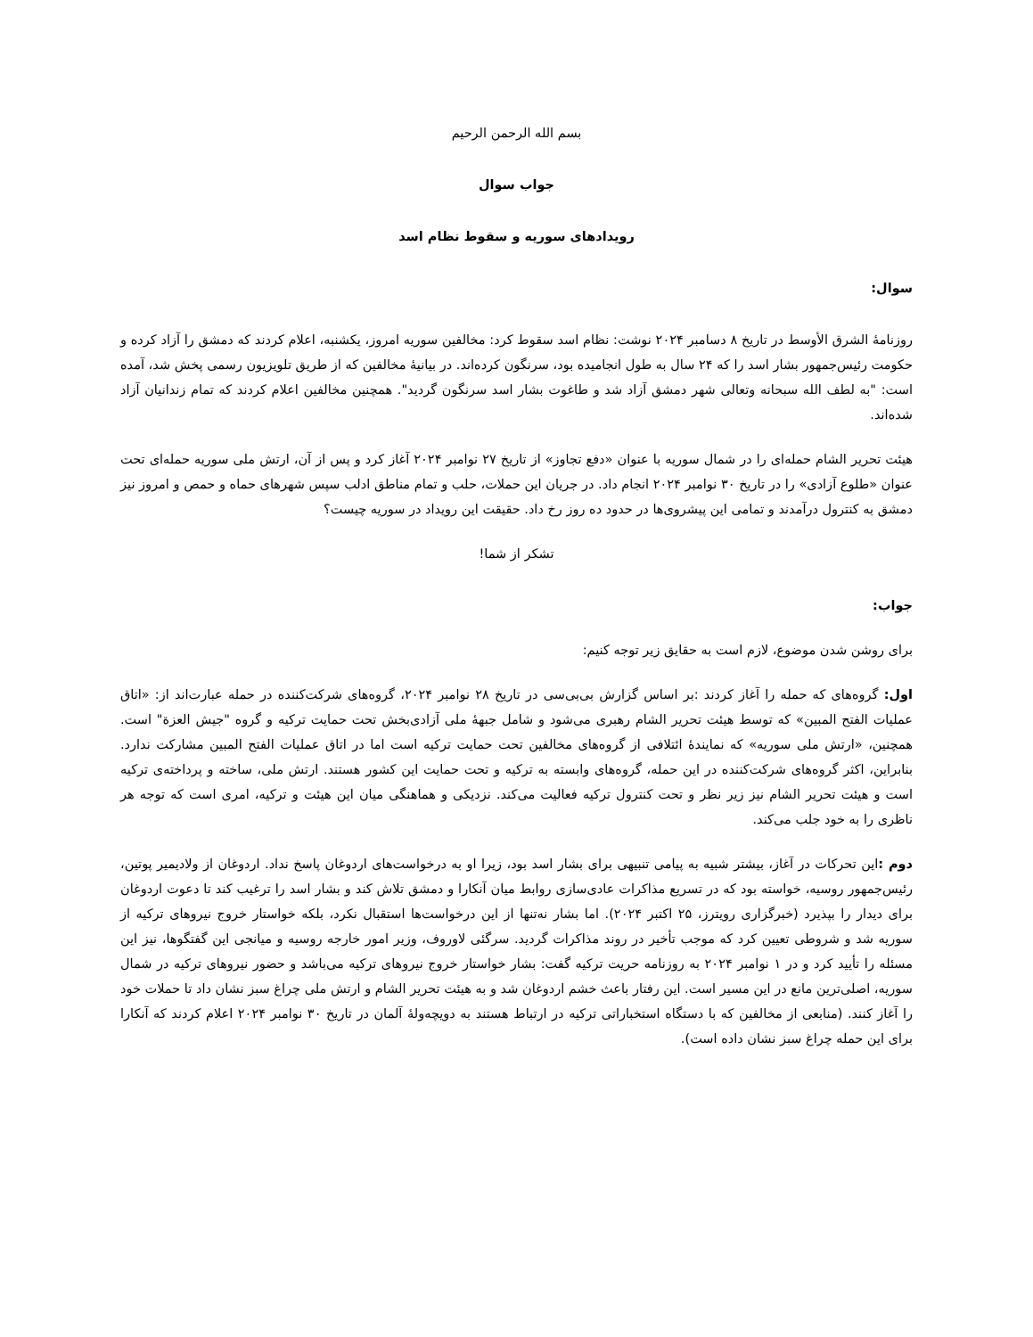بسم الله الرحمن الرحيم
جواب سوال
رویدادهای سوریه و سقوط نظام اسد
سوال:
روزنامهٔ الشرق الأوسط در تاریخ ۸ دسامبر ۲۰۲۴ نوشت: نظام اسد سقوط کرد: مخالفین سوریه امروز، یکشنبه، اعلام کردند که دمشق را آزاد کرده و حکومت رئیس‌جمهور بشار اسد را که ۲۴ سال به طول انجامیده بود، سرنگون کرده‌اند. در بیانیهٔ مخالفین که از طریق تلویزیون رسمی پخش شد، آمده است: "به لطف الله سبحانه وتعالی شهر دمشق آزاد شد و طاغوت بشار اسد سرنگون گردید". همچنین مخالفین اعلام کردند که تمام زندانیان آزاد شده‌اند.
هیئت تحریر الشام حمله‌ای را در شمال سوریه با عنوان «دفع تجاوز» از تاریخ ۲۷ نوامبر ۲۰۲۴ آغاز کرد و پس از آن، ارتش ملی سوریه حمله‌ای تحت عنوان «طلوع آزادی» را در تاریخ ۳۰ نوامبر ۲۰۲۴ انجام داد. در جریان این حملات، حلب و تمام مناطق ادلب سپس شهرهای حماه و حمص و امروز نیز دمشق به کنترول درآمدند و تمامی این پیشروی‌ها در حدود ده روز رخ داد. حقیقت این رویداد در سوریه چیست؟
تشکر از شما!
جواب:
برای روشن شدن موضوع، لازم است به حقایق زیر توجه کنیم:
اول: گروه‌های که حمله را آغاز کردند :بر اساس گزارش بی‌بی‌سی در تاریخ ۲۸ نوامبر ۲۰۲۴، گروه‌های شرکت‌کننده در حمله عبارت‌اند از: «اتاق عملیات الفتح المبین» که توسط هیئت تحریر الشام رهبری می‌شود و شامل جبههٔ ملی آزادی‌بخش تحت حمایت ترکیه و گروه "جیش العزة" است. همچنین، «ارتش ملی سوریه» که نمایندهٔ ائتلافی از گروه‌های مخالفین تحت حمایت ترکیه است اما در اتاق عملیات الفتح المبین مشارکت ندارد. بنابراین، اکثر گروه‌های شرکت‌کننده در این حمله، گروه‌های وابسته به ترکیه و تحت حمایت این کشور هستند. ارتش ملی، ساخته و پرداخته‌ی ترکیه است و هیئت تحریر الشام نیز زیر نظر و تحت کنترول ترکیه فعالیت می‌کند. نزدیکی و هماهنگی میان این هیئت و ترکیه، امری است که توجه هر ناظری را به خود جلب می‌کند.
دوم : این تحرکات در آغاز، بیشتر شبیه به پیامی تنبیهی برای بشار اسد بود، زیرا او به درخواست‌های اردوغان پاسخ نداد. اردوغان از ولادیمیر پوتین، رئیس‌جمهور روسیه، خواسته بود که در تسریع مذاکرات عادی‌سازی روابط میان آنکارا و دمشق تلاش کند و بشار اسد را ترغیب کند تا دعوت اردوغان برای دیدار را بپذیرد (خبرگزاری رویترز، ۲۵ اکتبر ۲۰۲۴). اما بشار نه‌تنها از این درخواست‌ها استقبال نکرد، بلکه خواستار خروج نیروهای ترکیه از سوریه شد و شروطی تعیین کرد که موجب تأخیر در روند مذاکرات گردید. سرگئی لاوروف، وزیر امور خارجه روسیه و میانجی این گفتگوها، نیز این مسئله را تأیید کرد و در ۱ نوامبر ۲۰۲۴ به روزنامه حریت ترکیه گفت: بشار خواستار خروج نیروهای ترکیه می‌باشد و حضور نیروهای ترکیه در شمال سوریه، اصلی‌ترین مانع در این مسیر است. این رفتار باعث خشم اردوغان شد و به هیئت تحریر الشام و ارتش ملی چراغ سبز نشان داد تا حملات خود را آغاز کنند. (منابعی از مخالفین که با دستگاه استخباراتی ترکیه در ارتباط هستند به دویچه‌ولهٔ آلمان در تاریخ ۳۰ نوامبر ۲۰۲۴ اعلام کردند که آنکارا برای این حمله چراغ سبز نشان داده است).